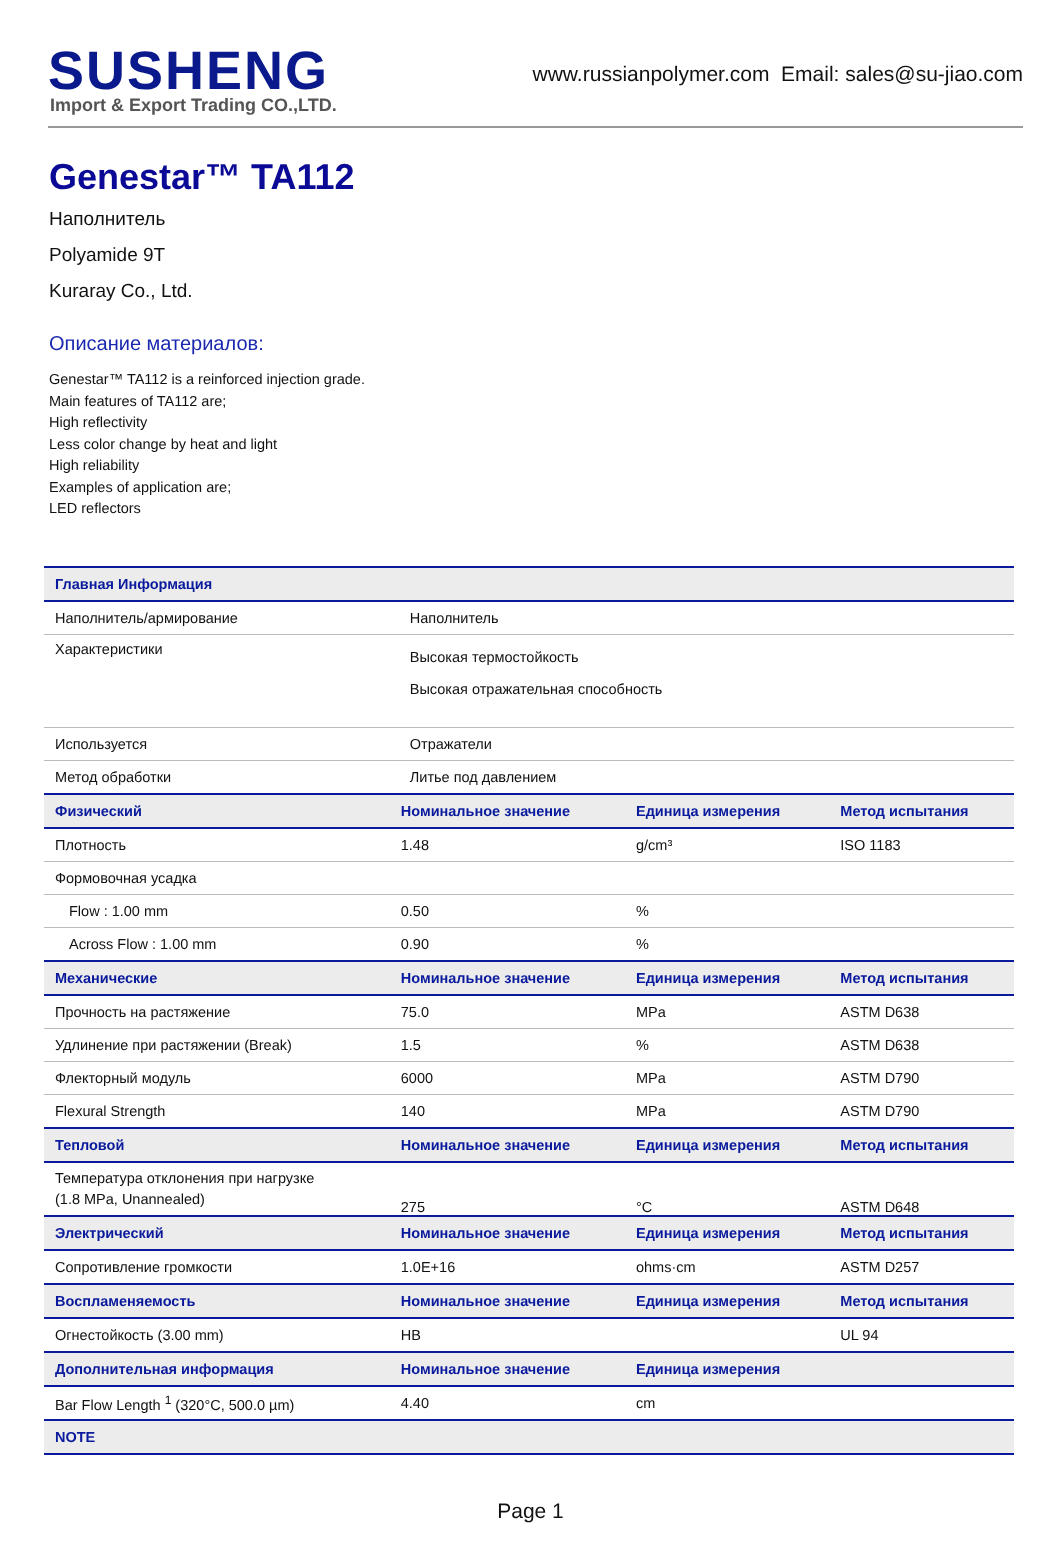SUSHENG
Import & Export Trading CO.,LTD.
www.russianpolymer.com Email: sales@su-jiao.com
Genestar™ TA112
Наполнитель
Polyamide 9T
Kuraray Co., Ltd.
Описание материалов:
Genestar™ TA112 is a reinforced injection grade.
Main features of TA112 are;
High reflectivity
Less color change by heat and light
High reliability
Examples of application are;
LED reflectors
| Главная Информация | | | |
| --- | --- | --- | --- |
| Наполнитель/армирование | Наполнитель | | |
| Характеристики | Высокая термостойкость Высокая отражательная способность | | |
| Используется | Отражатели | | |
| Метод обработки | Литье под давлением | | |
| Физический | Номинальное значение | Единица измерения | Метод испытания |
| Плотность | 1.48 | g/cm³ | ISO 1183 |
| Формовочная усадка | | | |
| Flow : 1.00 mm | 0.50 | % | |
| Across Flow : 1.00 mm | 0.90 | % | |
| Механические | Номинальное значение | Единица измерения | Метод испытания |
| Прочность на растяжение | 75.0 | MPa | ASTM D638 |
| Удлинение при растяжении (Break) | 1.5 | % | ASTM D638 |
| Флекторный модуль | 6000 | MPa | ASTM D790 |
| Flexural Strength | 140 | MPa | ASTM D790 |
| Тепловой | Номинальное значение | Единица измерения | Метод испытания |
| Температура отклонения при нагрузке (1.8 MPa, Unannealed) | 275 | °C | ASTM D648 |
| Электрический | Номинальное значение | Единица измерения | Метод испытания |
| Сопротивление громкости | 1.0E+16 | ohms·cm | ASTM D257 |
| Воспламеняемость | Номинальное значение | Единица измерения | Метод испытания |
| Огнестойкость (3.00 mm) | HB | | UL 94 |
| Дополнительная информация | Номинальное значение | Единица измерения | |
| Bar Flow Length <sup>1</sup> (320°C, 500.0 µm) | 4.40 | cm | |
| NOTE | | | |
Page 1